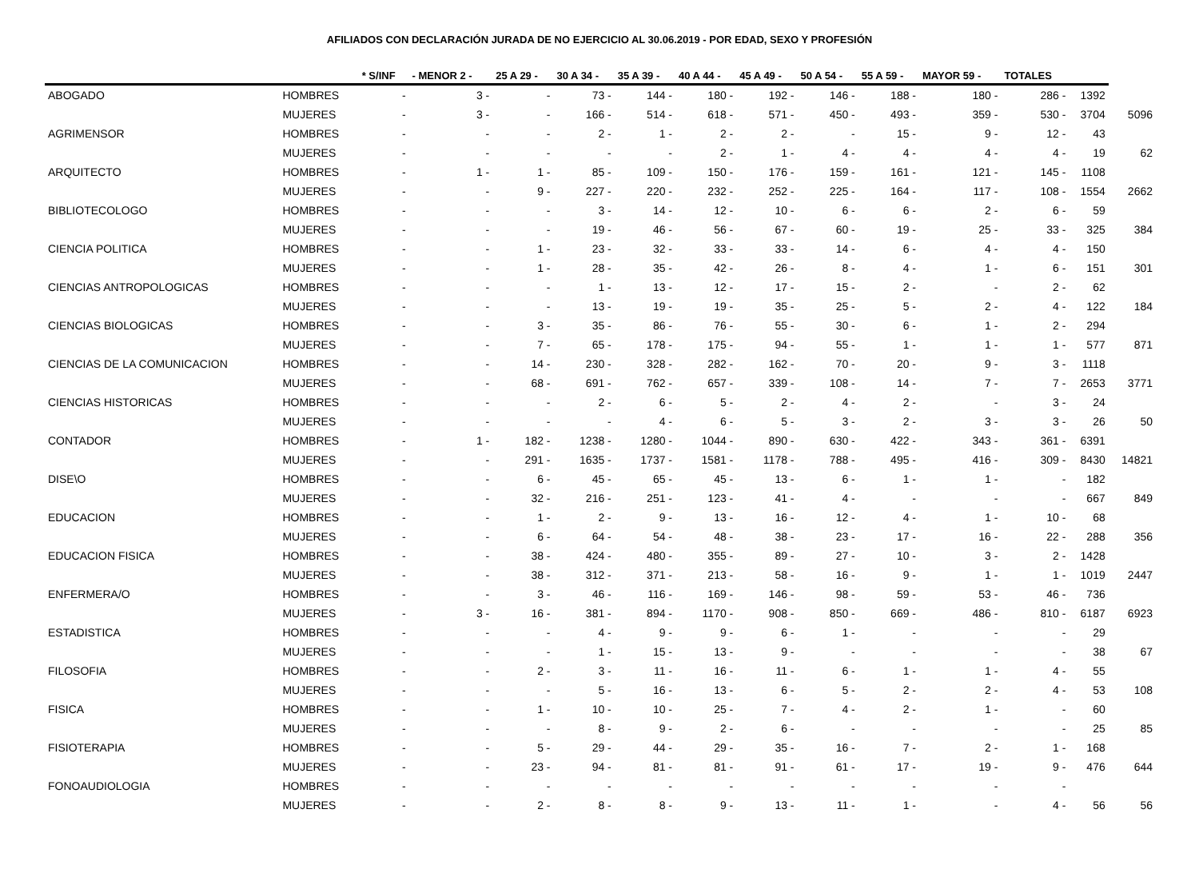AFILIADOS CON DECLARACIÓN JURADA DE NO EJERCICIO AL 30.06.2019 - POR EDAD, SEXO Y PROFESIÓN
| | | * S/INF | - MENOR 2 - | 25 A 29 - | 30 A 34 - | 35 A 39 - | 40 A 44 - | 45 A 49 - | 50 A 54 - | 55 A 59 - | MAYOR 59 - | TOTALES | | |
| --- | --- | --- | --- | --- | --- | --- | --- | --- | --- | --- | --- | --- | --- | --- |
| ABOGADO | HOMBRES | - | 3 - | - | 73 - | 144 - | 180 - | 192 - | 146 - | 188 - | 180 - | 286 - | 1392 | |
| | MUJERES | - | 3 - | - | 166 - | 514 - | 618 - | 571 - | 450 - | 493 - | 359 - | 530 - | 3704 | 5096 |
| AGRIMENSOR | HOMBRES | - | - | - | 2 - | 1 - | 2 - | 2 - | - | 15 - | 9 - | 12 - | 43 | |
| | MUJERES | - | - | - | - | - | 2 - | 1 - | 4 - | 4 - | 4 - | 4 - | 19 | 62 |
| ARQUITECTO | HOMBRES | - | 1 - | 1 - | 85 - | 109 - | 150 - | 176 - | 159 - | 161 - | 121 - | 145 - | 1108 | |
| | MUJERES | - | - | 9 - | 227 - | 220 - | 232 - | 252 - | 225 - | 164 - | 117 - | 108 - | 1554 | 2662 |
| BIBLIOTECOLOGO | HOMBRES | - | - | - | 3 - | 14 - | 12 - | 10 - | 6 - | 6 - | 2 - | 6 - | 59 | |
| | MUJERES | - | - | - | 19 - | 46 - | 56 - | 67 - | 60 - | 19 - | 25 - | 33 - | 325 | 384 |
| CIENCIA POLITICA | HOMBRES | - | - | 1 - | 23 - | 32 - | 33 - | 33 - | 14 - | 6 - | 4 - | 4 - | 150 | |
| | MUJERES | - | - | 1 - | 28 - | 35 - | 42 - | 26 - | 8 - | 4 - | 1 - | 6 - | 151 | 301 |
| CIENCIAS ANTROPOLOGICAS | HOMBRES | - | - | - | 1 - | 13 - | 12 - | 17 - | 15 - | 2 - | - | 2 - | 62 | |
| | MUJERES | - | - | - | 13 - | 19 - | 19 - | 35 - | 25 - | 5 - | 2 - | 4 - | 122 | 184 |
| CIENCIAS BIOLOGICAS | HOMBRES | - | - | 3 - | 35 - | 86 - | 76 - | 55 - | 30 - | 6 - | 1 - | 2 - | 294 | |
| | MUJERES | - | - | 7 - | 65 - | 178 - | 175 - | 94 - | 55 - | 1 - | 1 - | 1 - | 577 | 871 |
| CIENCIAS DE LA COMUNICACION | HOMBRES | - | - | 14 - | 230 - | 328 - | 282 - | 162 - | 70 - | 20 - | 9 - | 3 - | 1118 | |
| | MUJERES | - | - | 68 - | 691 - | 762 - | 657 - | 339 - | 108 - | 14 - | 7 - | 7 - | 2653 | 3771 |
| CIENCIAS HISTORICAS | HOMBRES | - | - | - | 2 - | 6 - | 5 - | 2 - | 4 - | 2 - | - | 3 - | 24 | |
| | MUJERES | - | - | - | - | 4 - | 6 - | 5 - | 3 - | 2 - | 3 - | 3 - | 26 | 50 |
| CONTADOR | HOMBRES | - | 1 - | 182 - | 1238 - | 1280 - | 1044 - | 890 - | 630 - | 422 - | 343 - | 361 - | 6391 | |
| | MUJERES | - | - | 291 - | 1635 - | 1737 - | 1581 - | 1178 - | 788 - | 495 - | 416 - | 309 - | 8430 | 14821 |
| DISE\O | HOMBRES | - | - | 6 - | 45 - | 65 - | 45 - | 13 - | 6 - | 1 - | 1 - | - | 182 | |
| | MUJERES | - | - | 32 - | 216 - | 251 - | 123 - | 41 - | 4 - | - | - | - | 667 | 849 |
| EDUCACION | HOMBRES | - | - | 1 - | 2 - | 9 - | 13 - | 16 - | 12 - | 4 - | 1 - | 10 - | 68 | |
| | MUJERES | - | - | 6 - | 64 - | 54 - | 48 - | 38 - | 23 - | 17 - | 16 - | 22 - | 288 | 356 |
| EDUCACION FISICA | HOMBRES | - | - | 38 - | 424 - | 480 - | 355 - | 89 - | 27 - | 10 - | 3 - | 2 - | 1428 | |
| | MUJERES | - | - | 38 - | 312 - | 371 - | 213 - | 58 - | 16 - | 9 - | 1 - | 1 - | 1019 | 2447 |
| ENFERMERA/O | HOMBRES | - | - | 3 - | 46 - | 116 - | 169 - | 146 - | 98 - | 59 - | 53 - | 46 - | 736 | |
| | MUJERES | - | 3 - | 16 - | 381 - | 894 - | 1170 - | 908 - | 850 - | 669 - | 486 - | 810 - | 6187 | 6923 |
| ESTADISTICA | HOMBRES | - | - | - | 4 - | 9 - | 9 - | 6 - | 1 - | - | - | - | 29 | |
| | MUJERES | - | - | - | 1 - | 15 - | 13 - | 9 - | - | - | - | - | 38 | 67 |
| FILOSOFIA | HOMBRES | - | - | 2 - | 3 - | 11 - | 16 - | 11 - | 6 - | 1 - | 1 - | 4 - | 55 | |
| | MUJERES | - | - | - | 5 - | 16 - | 13 - | 6 - | 5 - | 2 - | 2 - | 4 - | 53 | 108 |
| FISICA | HOMBRES | - | - | 1 - | 10 - | 10 - | 25 - | 7 - | 4 - | 2 - | 1 - | - | 60 | |
| | MUJERES | - | - | - | 8 - | 9 - | 2 - | 6 - | - | - | - | - | 25 | 85 |
| FISIOTERAPIA | HOMBRES | - | - | 5 - | 29 - | 44 - | 29 - | 35 - | 16 - | 7 - | 2 - | 1 - | 168 | |
| | MUJERES | - | - | 23 - | 94 - | 81 - | 81 - | 91 - | 61 - | 17 - | 19 - | 9 - | 476 | 644 |
| FONOAUDIOLOGIA | HOMBRES | - | - | - | - | - | - | - | - | - | - | - | | |
| | MUJERES | - | - | 2 - | 8 - | 8 - | 9 - | 13 - | 11 - | 1 - | - | 4 - | 56 | 56 |